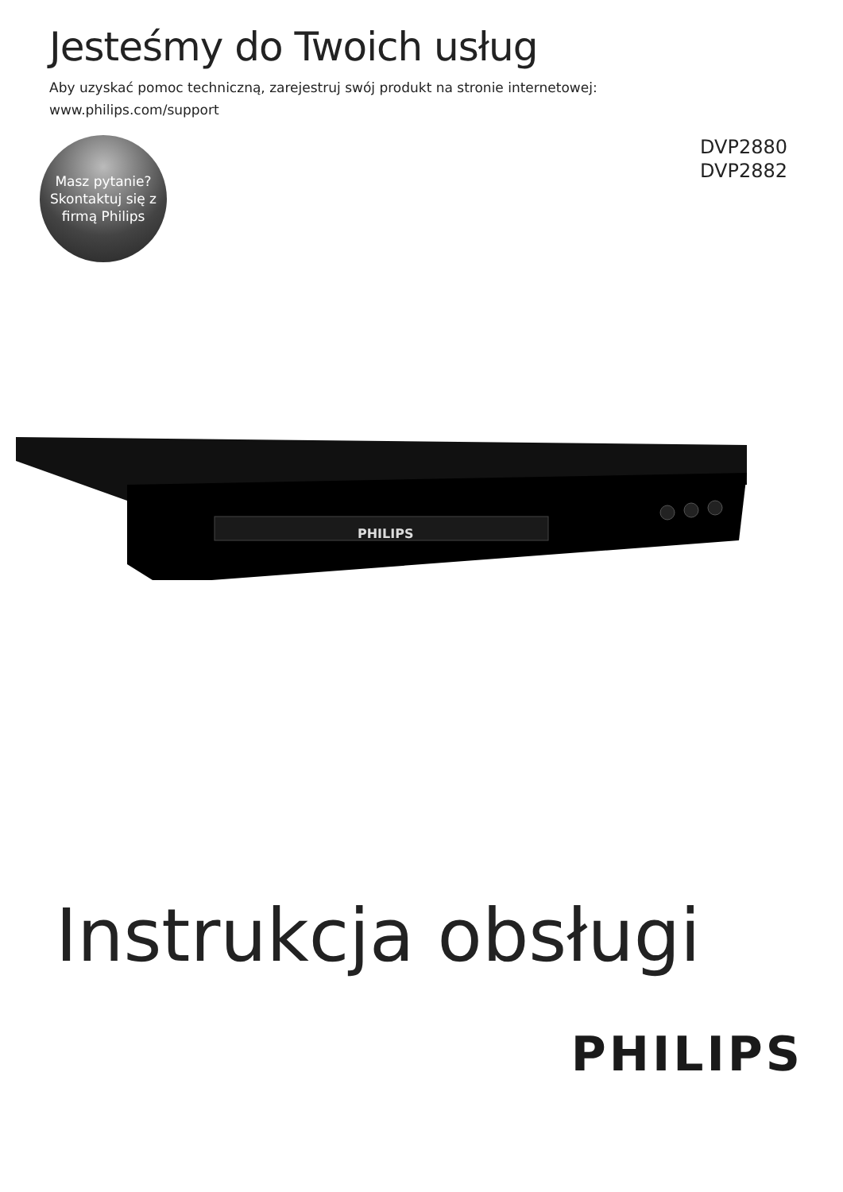Jesteśmy do Twoich usług
Aby uzyskać pomoc techniczną, zarejestruj swój produkt na stronie internetowej:
www.philips.com/support
Masz pytanie?
Skontaktuj się z
firmą Philips
DVP2880
DVP2882
PHILIPS
Instrukcja obsługi
PHILIPS